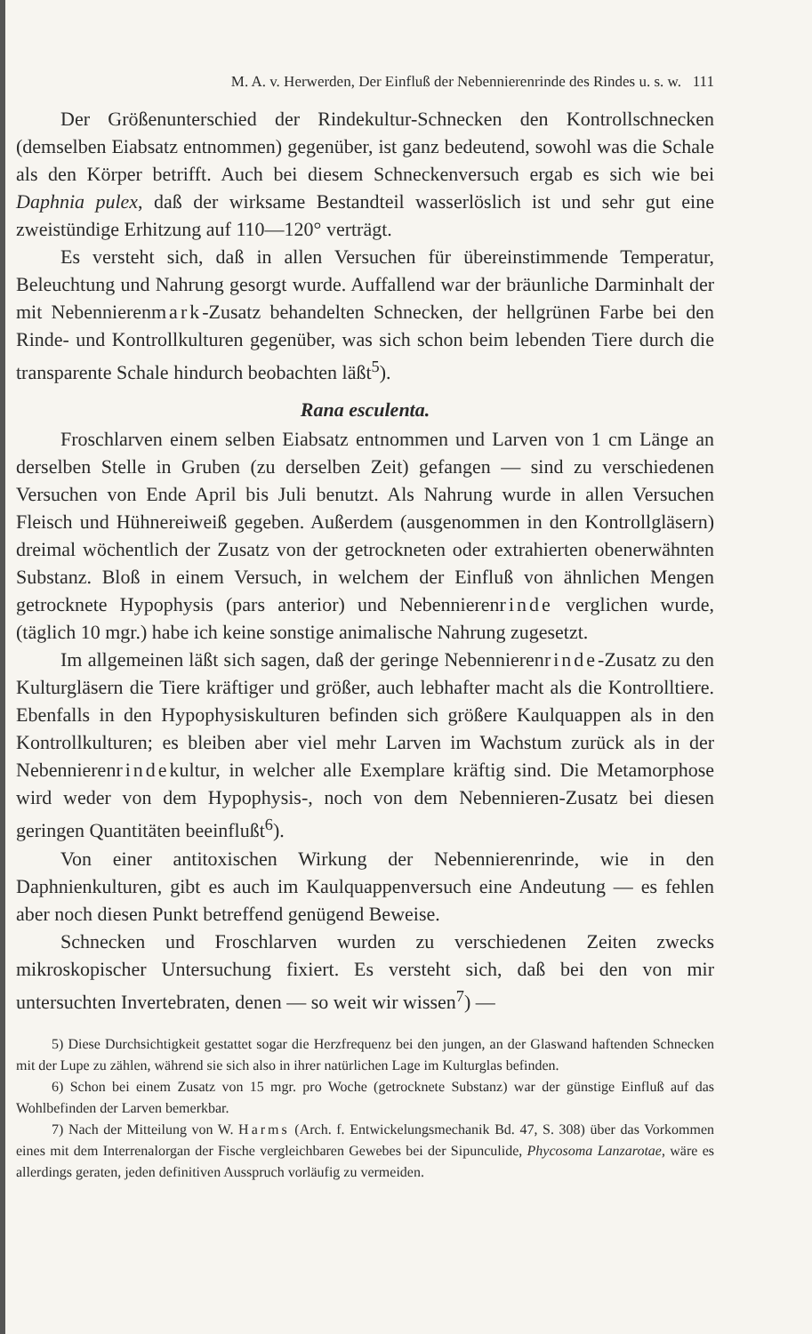M. A. v. Herwerden, Der Einfluß der Nebennierenrinde des Rindes u. s. w. 111
Der Größenunterschied der Rindekultur-Schnecken den Kontrollschnecken (demselben Eiabsatz entnommen) gegenüber, ist ganz bedeutend, sowohl was die Schale als den Körper betrifft. Auch bei diesem Schneckenversuch ergab es sich wie bei Daphnia pulex, daß der wirksame Bestandteil wasserlöslich ist und sehr gut eine zweistündige Erhitzung auf 110—120° verträgt.
Es versteht sich, daß in allen Versuchen für übereinstimmende Temperatur, Beleuchtung und Nahrung gesorgt wurde. Auffallend war der bräunliche Darminhalt der mit Nebennierenmark-Zusatz behandelten Schnecken, der hellgrünen Farbe bei den Rinde- und Kontrollkulturen gegenüber, was sich schon beim lebenden Tiere durch die transparente Schale hindurch beobachten läßt<sup>5</sup>).
Rana esculenta.
Froschlarven einem selben Eiabsatz entnommen und Larven von 1 cm Länge an derselben Stelle in Gruben (zu derselben Zeit) gefangen — sind zu verschiedenen Versuchen von Ende April bis Juli benutzt. Als Nahrung wurde in allen Versuchen Fleisch und Hühnereiweiß gegeben. Außerdem (ausgenommen in den Kontrollgläsern) dreimal wöchentlich der Zusatz von der getrockneten oder extrahierten obenerwähnten Substanz. Bloß in einem Versuch, in welchem der Einfluß von ähnlichen Mengen getrocknete Hypophysis (pars anterior) und Nebennierenrinde verglichen wurde, (täglich 10 mgr.) habe ich keine sonstige animalische Nahrung zugesetzt.
Im allgemeinen läßt sich sagen, daß der geringe Nebennierenrinde-Zusatz zu den Kulturgläsern die Tiere kräftiger und größer, auch lebhafter macht als die Kontrolltiere. Ebenfalls in den Hypophysiskulturen befinden sich größere Kaulquappen als in den Kontrollkulturen; es bleiben aber viel mehr Larven im Wachstum zurück als in der Nebennierenrindekultur, in welcher alle Exemplare kräftig sind. Die Metamorphose wird weder von dem Hypophysis-, noch von dem Nebennieren-Zusatz bei diesen geringen Quantitäten beeinflußt<sup>6</sup>).
Von einer antitoxischen Wirkung der Nebennierenrinde, wie in den Daphnienkulturen, gibt es auch im Kaulquappenversuch eine Andeutung — es fehlen aber noch diesen Punkt betreffend genügend Beweise.
Schnecken und Froschlarven wurden zu verschiedenen Zeiten zwecks mikroskopischer Untersuchung fixiert. Es versteht sich, daß bei den von mir untersuchten Invertebraten, denen — so weit wir wissen<sup>7</sup>) —
5) Diese Durchsichtigkeit gestattet sogar die Herzfrequenz bei den jungen, an der Glaswand haftenden Schnecken mit der Lupe zu zählen, während sie sich also in ihrer natürlichen Lage im Kulturglas befinden.
6) Schon bei einem Zusatz von 15 mgr. pro Woche (getrocknete Substanz) war der günstige Einfluß auf das Wohlbefinden der Larven bemerkbar.
7) Nach der Mitteilung von W. Harms (Arch. f. Entwickelungsmechanik Bd. 47, S. 308) über das Vorkommen eines mit dem Interrenalorgan der Fische vergleichbaren Gewebes bei der Sipunculide, Phycosoma Lanzarotae, wäre es allerdings geraten, jeden definitiven Ausspruch vorläufig zu vermeiden.